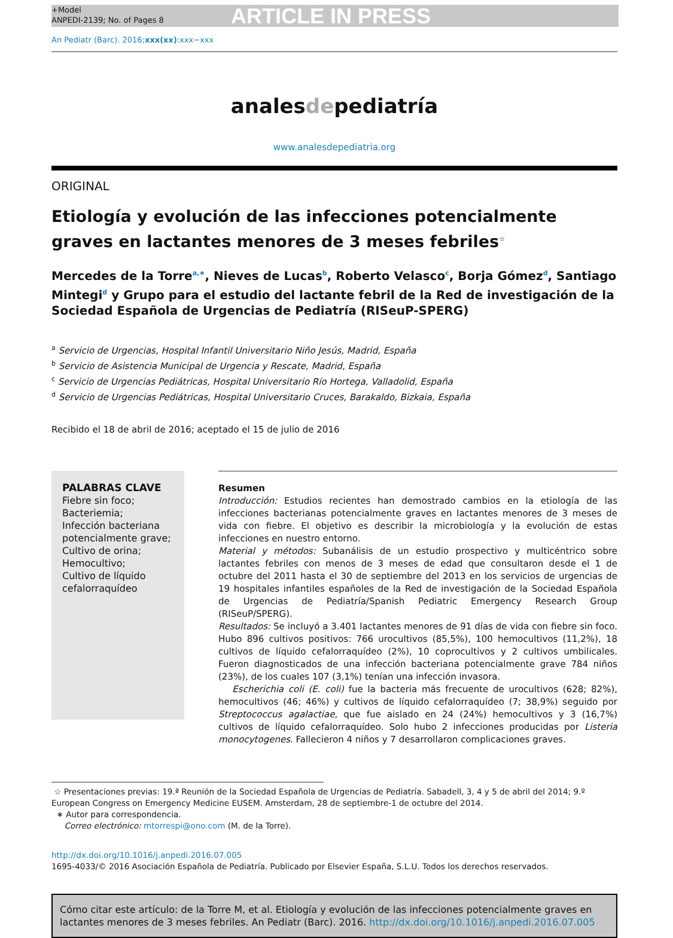+Model
ANPEDI-2139; No. of Pages 8
ARTICLE IN PRESS
An Pediatr (Barc). 2016;xxx(xx):xxx−xxx
analesdepediatría
www.analesdepediatria.org
ORIGINAL
Etiología y evolución de las infecciones potencialmente graves en lactantes menores de 3 meses febriles<sup>☆</sup>
Mercedes de la Torre<sup>a,∗</sup>, Nieves de Lucas<sup>b</sup>, Roberto Velasco<sup>c</sup>, Borja Gómez<sup>d</sup>, Santiago Mintegi<sup>d</sup> y Grupo para el estudio del lactante febril de la Red de investigación de la Sociedad Española de Urgencias de Pediatría (RISeuP-SPERG)
<sup>a</sup> Servicio de Urgencias, Hospital Infantil Universitario Niño Jesús, Madrid, España
<sup>b</sup> Servicio de Asistencia Municipal de Urgencia y Rescate, Madrid, España
<sup>c</sup> Servicio de Urgencias Pediátricas, Hospital Universitario Río Hortega, Valladolid, España
<sup>d</sup> Servicio de Urgencias Pediátricas, Hospital Universitario Cruces, Barakaldo, Bizkaia, España
Recibido el 18 de abril de 2016; aceptado el 15 de julio de 2016
PALABRAS CLAVE
Fiebre sin foco;
Bacteriemia;
Infección bacteriana potencialmente grave;
Cultivo de orina;
Hemocultivo;
Cultivo de líquido cefalorraquídeo
Resumen
Introducción: Estudios recientes han demostrado cambios en la etiología de las infecciones bacterianas potencialmente graves en lactantes menores de 3 meses de vida con fiebre. El objetivo es describir la microbiología y la evolución de estas infecciones en nuestro entorno.
Material y métodos: Subanálisis de un estudio prospectivo y multicéntrico sobre lactantes febriles con menos de 3 meses de edad que consultaron desde el 1 de octubre del 2011 hasta el 30 de septiembre del 2013 en los servicios de urgencias de 19 hospitales infantiles españoles de la Red de investigación de la Sociedad Española de Urgencias de Pediatría/Spanish Pediatric Emergency Research Group (RISeuP/SPERG).
Resultados: Se incluyó a 3.401 lactantes menores de 91 días de vida con fiebre sin foco. Hubo 896 cultivos positivos: 766 urocultivos (85,5%), 100 hemocultivos (11,2%), 18 cultivos de líquido cefalorraquídeo (2%), 10 coprocultivos y 2 cultivos umbilicales. Fueron diagnosticados de una infección bacteriana potencialmente grave 784 niños (23%), de los cuales 107 (3,1%) tenían una infección invasora.
Escherichia coli (E. coli) fue la bacteria más frecuente de urocultivos (628; 82%), hemocultivos (46; 46%) y cultivos de líquido cefalorraquídeo (7; 38,9%) seguido por Streptococcus agalactiae, que fue aislado en 24 (24%) hemocultivos y 3 (16,7%) cultivos de líquido cefalorraquídeo. Solo hubo 2 infecciones producidas por Listeria monocytogenes. Fallecieron 4 niños y 7 desarrollaron complicaciones graves.
☆ Presentaciones previas: 19.ª Reunión de la Sociedad Española de Urgencias de Pediatría. Sabadell, 3, 4 y 5 de abril del 2014; 9.º European Congress on Emergency Medicine EUSEM. Amsterdam, 28 de septiembre-1 de octubre del 2014.
∗ Autor para correspondencia.
Correo electrónico: mtorrespi@ono.com (M. de la Torre).
http://dx.doi.org/10.1016/j.anpedi.2016.07.005
1695-4033/© 2016 Asociación Española de Pediatría. Publicado por Elsevier España, S.L.U. Todos los derechos reservados.
Cómo citar este artículo: de la Torre M, et al. Etiología y evolución de las infecciones potencialmente graves en lactantes menores de 3 meses febriles. An Pediatr (Barc). 2016. http://dx.doi.org/10.1016/j.anpedi.2016.07.005